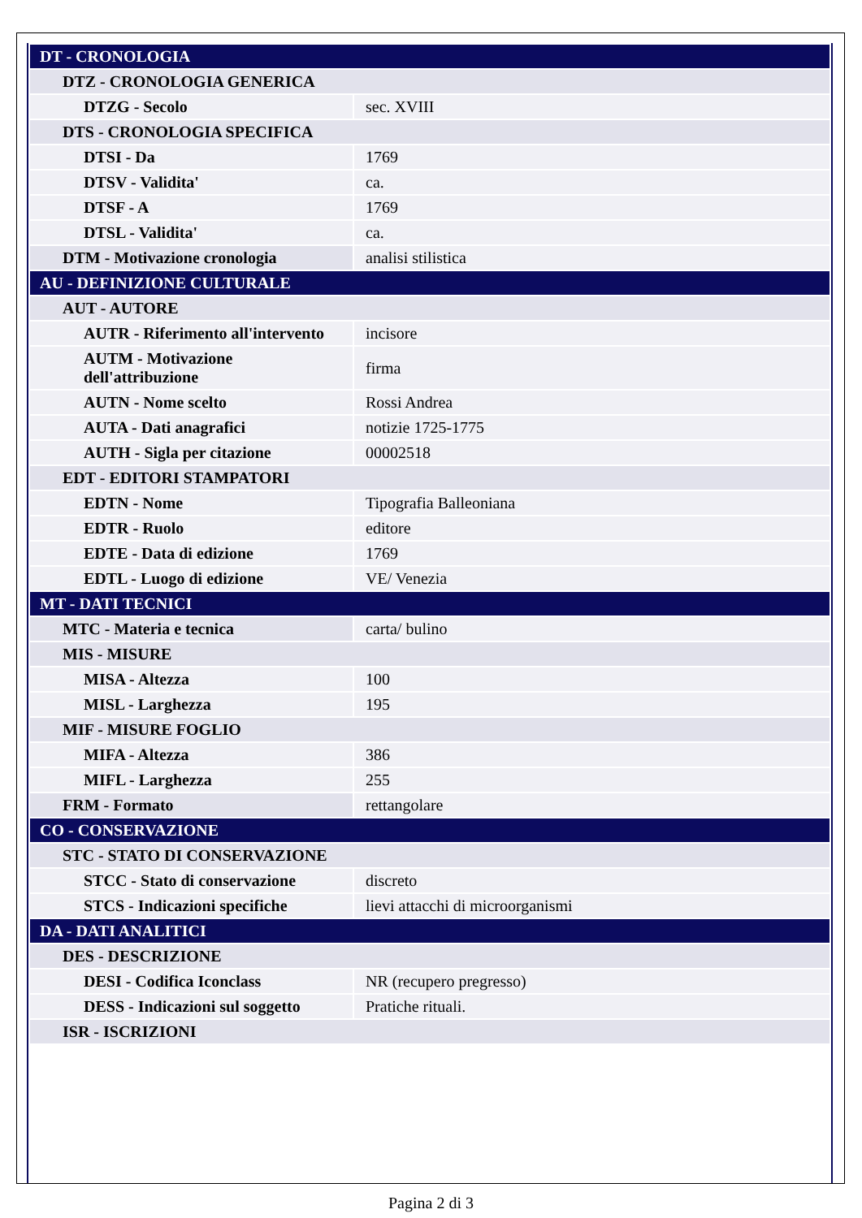| DT - CRONOLOGIA | |
| DTZ - CRONOLOGIA GENERICA | |
| DTZG - Secolo | sec. XVIII |
| DTS - CRONOLOGIA SPECIFICA | |
| DTSI - Da | 1769 |
| DTSV - Validita' | ca. |
| DTSF - A | 1769 |
| DTSL - Validita' | ca. |
| DTM - Motivazione cronologia | analisi stilistica |
| AU - DEFINIZIONE CULTURALE | |
| AUT - AUTORE | |
| AUTR - Riferimento all'intervento | incisore |
| AUTM - Motivazione dell'attribuzione | firma |
| AUTN - Nome scelto | Rossi Andrea |
| AUTA - Dati anagrafici | notizie 1725-1775 |
| AUTH - Sigla per citazione | 00002518 |
| EDT - EDITORI STAMPATORI | |
| EDTN - Nome | Tipografia Balleoniana |
| EDTR - Ruolo | editore |
| EDTE - Data di edizione | 1769 |
| EDTL - Luogo di edizione | VE/ Venezia |
| MT - DATI TECNICI | |
| MTC - Materia e tecnica | carta/ bulino |
| MIS - MISURE | |
| MISA - Altezza | 100 |
| MISL - Larghezza | 195 |
| MIF - MISURE FOGLIO | |
| MIFA - Altezza | 386 |
| MIFL - Larghezza | 255 |
| FRM - Formato | rettangolare |
| CO - CONSERVAZIONE | |
| STC - STATO DI CONSERVAZIONE | |
| STCC - Stato di conservazione | discreto |
| STCS - Indicazioni specifiche | lievi attacchi di microorganismi |
| DA - DATI ANALITICI | |
| DES - DESCRIZIONE | |
| DESI - Codifica Iconclass | NR (recupero pregresso) |
| DESS - Indicazioni sul soggetto | Pratiche rituali. |
| ISR - ISCRIZIONI | |
Pagina 2 di 3